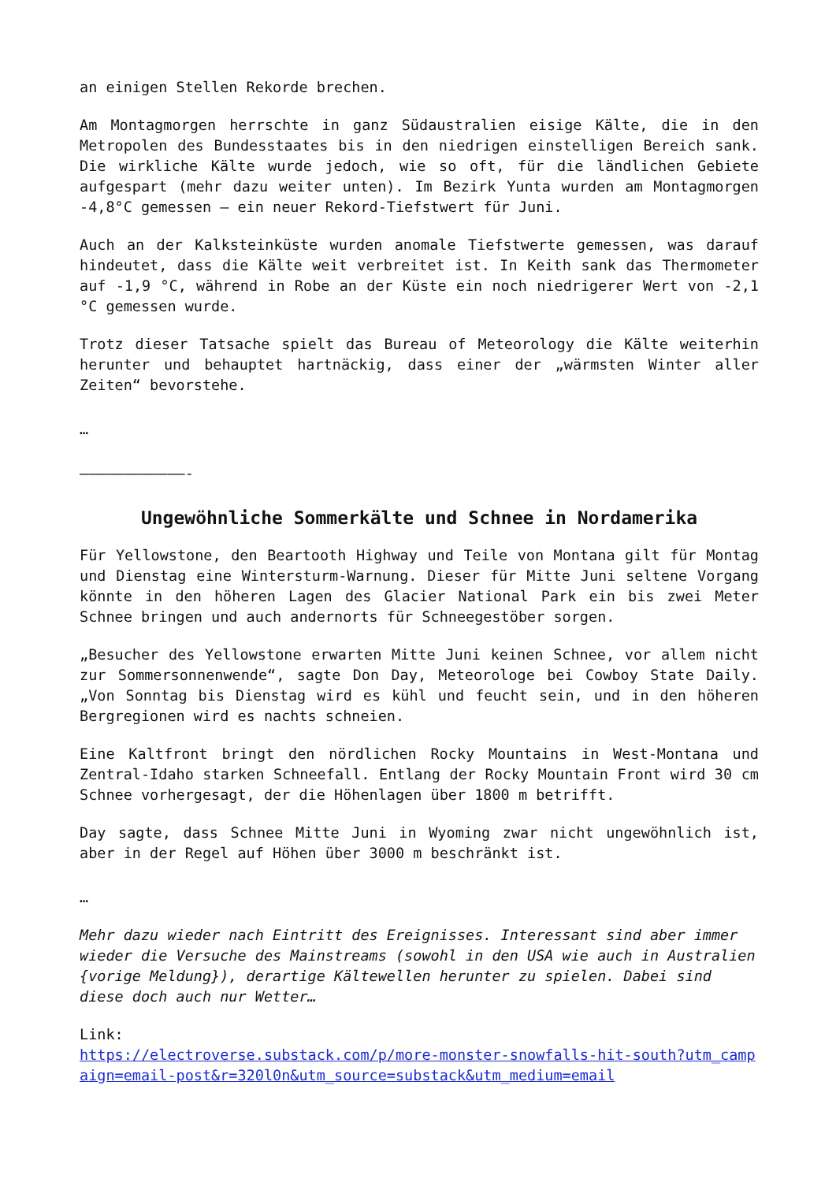an einigen Stellen Rekorde brechen.
Am Montagmorgen herrschte in ganz Südaustralien eisige Kälte, die in den Metropolen des Bundesstaates bis in den niedrigen einstelligen Bereich sank. Die wirkliche Kälte wurde jedoch, wie so oft, für die ländlichen Gebiete aufgespart (mehr dazu weiter unten). Im Bezirk Yunta wurden am Montagmorgen -4,8°C gemessen – ein neuer Rekord-Tiefstwert für Juni.
Auch an der Kalksteinküste wurden anomale Tiefstwerte gemessen, was darauf hindeutet, dass die Kälte weit verbreitet ist. In Keith sank das Thermometer auf -1,9 °C, während in Robe an der Küste ein noch niedrigerer Wert von -2,1 °C gemessen wurde.
Trotz dieser Tatsache spielt das Bureau of Meteorology die Kälte weiterhin herunter und behauptet hartnäckig, dass einer der „wärmsten Winter aller Zeiten“ bevorstehe.
…
————————————-
Ungewöhnliche Sommerkälte und Schnee in Nordamerika
Für Yellowstone, den Beartooth Highway und Teile von Montana gilt für Montag und Dienstag eine Wintersturm-Warnung. Dieser für Mitte Juni seltene Vorgang könnte in den höheren Lagen des Glacier National Park ein bis zwei Meter Schnee bringen und auch andernorts für Schneegestöber sorgen.
„Besucher des Yellowstone erwarten Mitte Juni keinen Schnee, vor allem nicht zur Sommersonnenwende“, sagte Don Day, Meteorologe bei Cowboy State Daily. „Von Sonntag bis Dienstag wird es kühl und feucht sein, und in den höheren Bergregionen wird es nachts schneien.
Eine Kaltfront bringt den nördlichen Rocky Mountains in West-Montana und Zentral-Idaho starken Schneefall. Entlang der Rocky Mountain Front wird 30 cm Schnee vorhergesagt, der die Höhenlagen über 1800 m betrifft.
Day sagte, dass Schnee Mitte Juni in Wyoming zwar nicht ungewöhnlich ist, aber in der Regel auf Höhen über 3000 m beschränkt ist.
…
Mehr dazu wieder nach Eintritt des Ereignisses. Interessant sind aber immer wieder die Versuche des Mainstreams (sowohl in den USA wie auch in Australien {vorige Meldung}), derartige Kältewellen herunter zu spielen. Dabei sind diese doch auch nur Wetter…
Link:
https://electroverse.substack.com/p/more-monster-snowfalls-hit-south?utm_campaign=email-post&r=320l0n&utm_source=substack&utm_medium=email